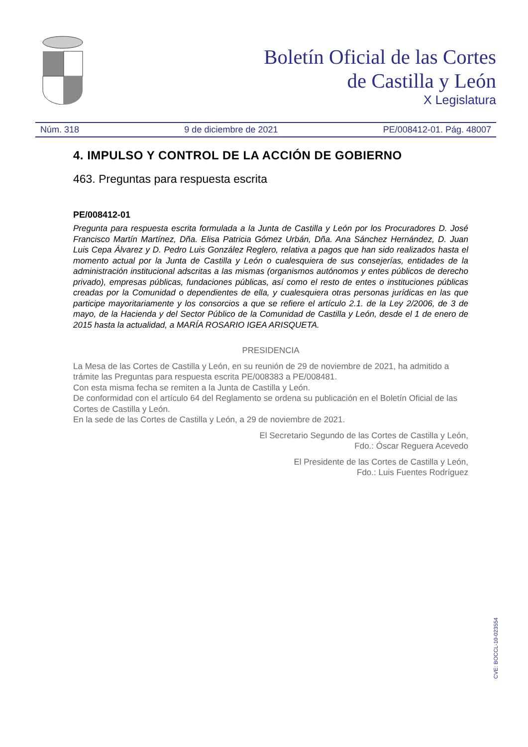Boletín Oficial de las Cortes
de Castilla y León
X Legislatura
Núm. 318 9 de diciembre de 2021 PE/008412-01. Pág. 48007
4. IMPULSO Y CONTROL DE LA ACCIÓN DE GOBIERNO
463. Preguntas para respuesta escrita
PE/008412-01
Pregunta para respuesta escrita formulada a la Junta de Castilla y León por los Procuradores D. José Francisco Martín Martínez, Dña. Elisa Patricia Gómez Urbán, Dña. Ana Sánchez Hernández, D. Juan Luis Cepa Álvarez y D. Pedro Luis González Reglero, relativa a pagos que han sido realizados hasta el momento actual por la Junta de Castilla y León o cualesquiera de sus consejerías, entidades de la administración institucional adscritas a las mismas (organismos autónomos y entes públicos de derecho privado), empresas públicas, fundaciones públicas, así como el resto de entes o instituciones públicas creadas por la Comunidad o dependientes de ella, y cualesquiera otras personas jurídicas en las que participe mayoritariamente y los consorcios a que se refiere el artículo 2.1. de la Ley 2/2006, de 3 de mayo, de la Hacienda y del Sector Público de la Comunidad de Castilla y León, desde el 1 de enero de 2015 hasta la actualidad, a MARÍA ROSARIO IGEA ARISQUETA.
PRESIDENCIA
La Mesa de las Cortes de Castilla y León, en su reunión de 29 de noviembre de 2021, ha admitido a trámite las Preguntas para respuesta escrita PE/008383 a PE/008481.
Con esta misma fecha se remiten a la Junta de Castilla y León.
De conformidad con el artículo 64 del Reglamento se ordena su publicación en el Boletín Oficial de las Cortes de Castilla y León.
En la sede de las Cortes de Castilla y León, a 29 de noviembre de 2021.
El Secretario Segundo de las Cortes de Castilla y León,
Fdo.: Óscar Reguera Acevedo
El Presidente de las Cortes de Castilla y León,
Fdo.: Luis Fuentes Rodríguez
CVE: BOCCL-10-023554